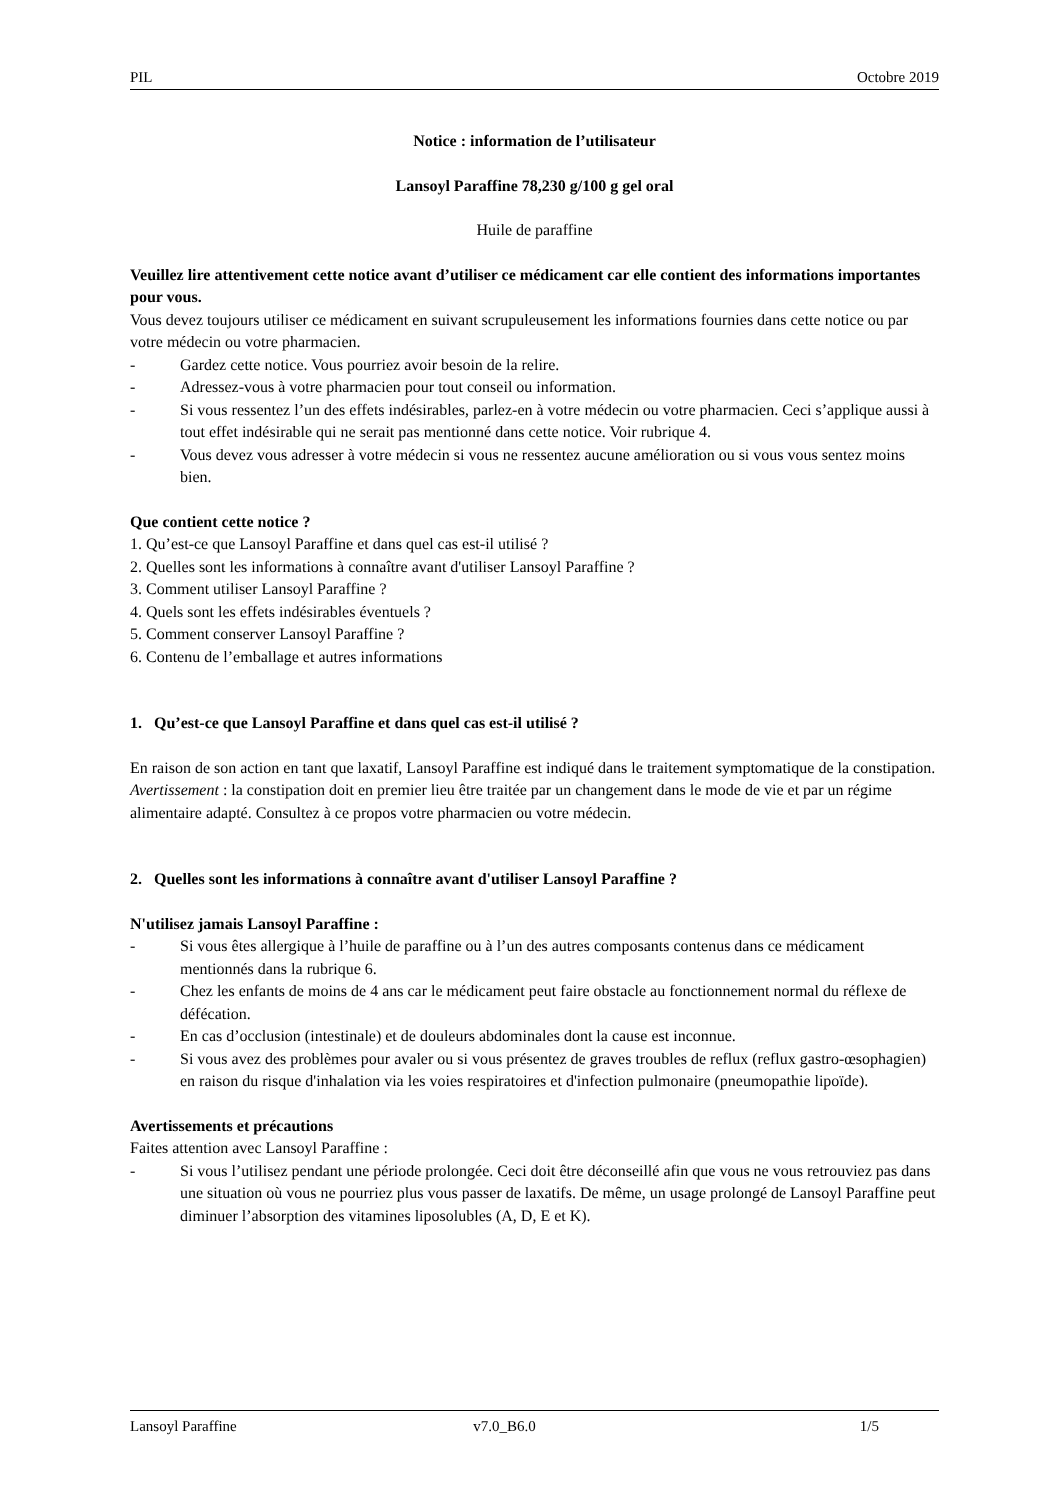PIL Octobre 2019
Notice : information de l’utilisateur
Lansoyl Paraffine 78,230 g/100 g gel oral
Huile de paraffine
Veuillez lire attentivement cette notice avant d’utiliser ce médicament car elle contient des informations importantes pour vous.
Vous devez toujours utiliser ce médicament en suivant scrupuleusement les informations fournies dans cette notice ou par votre médecin ou votre pharmacien.
- Gardez cette notice. Vous pourriez avoir besoin de la relire.
- Adressez-vous à votre pharmacien pour tout conseil ou information.
- Si vous ressentez l’un des effets indésirables, parlez-en à votre médecin ou votre pharmacien. Ceci s’applique aussi à tout effet indésirable qui ne serait pas mentionné dans cette notice. Voir rubrique 4.
- Vous devez vous adresser à votre médecin si vous ne ressentez aucune amélioration ou si vous vous sentez moins bien.
Que contient cette notice ?
1. Qu’est-ce que Lansoyl Paraffine et dans quel cas est-il utilisé ?
2. Quelles sont les informations à connaître avant d'utiliser Lansoyl Paraffine ?
3. Comment utiliser Lansoyl Paraffine ?
4. Quels sont les effets indésirables éventuels ?
5. Comment conserver Lansoyl Paraffine ?
6. Contenu de l’emballage et autres informations
1. Qu’est-ce que Lansoyl Paraffine et dans quel cas est-il utilisé ?
En raison de son action en tant que laxatif, Lansoyl Paraffine est indiqué dans le traitement symptomatique de la constipation.
Avertissement : la constipation doit en premier lieu être traitée par un changement dans le mode de vie et par un régime alimentaire adapté. Consultez à ce propos votre pharmacien ou votre médecin.
2. Quelles sont les informations à connaître avant d'utiliser Lansoyl Paraffine ?
N'utilisez jamais Lansoyl Paraffine :
- Si vous êtes allergique à l’huile de paraffine ou à l’un des autres composants contenus dans ce médicament mentionnés dans la rubrique 6.
- Chez les enfants de moins de 4 ans car le médicament peut faire obstacle au fonctionnement normal du réflexe de défécation.
- En cas d’occlusion (intestinale) et de douleurs abdominales dont la cause est inconnue.
- Si vous avez des problèmes pour avaler ou si vous présentez de graves troubles de reflux (reflux gastro-œsophagien) en raison du risque d'inhalation via les voies respiratoires et d'infection pulmonaire (pneumopathie lipoïde).
Avertissements et précautions
Faites attention avec Lansoyl Paraffine :
- Si vous l’utilisez pendant une période prolongée. Ceci doit être déconseillé afin que vous ne vous retrouviez pas dans une situation où vous ne pourriez plus vous passer de laxatifs. De même, un usage prolongé de Lansoyl Paraffine peut diminuer l’absorption des vitamines liposolubles (A, D, E et K).
Lansoyl Paraffine v7.0_B6.0 1/5